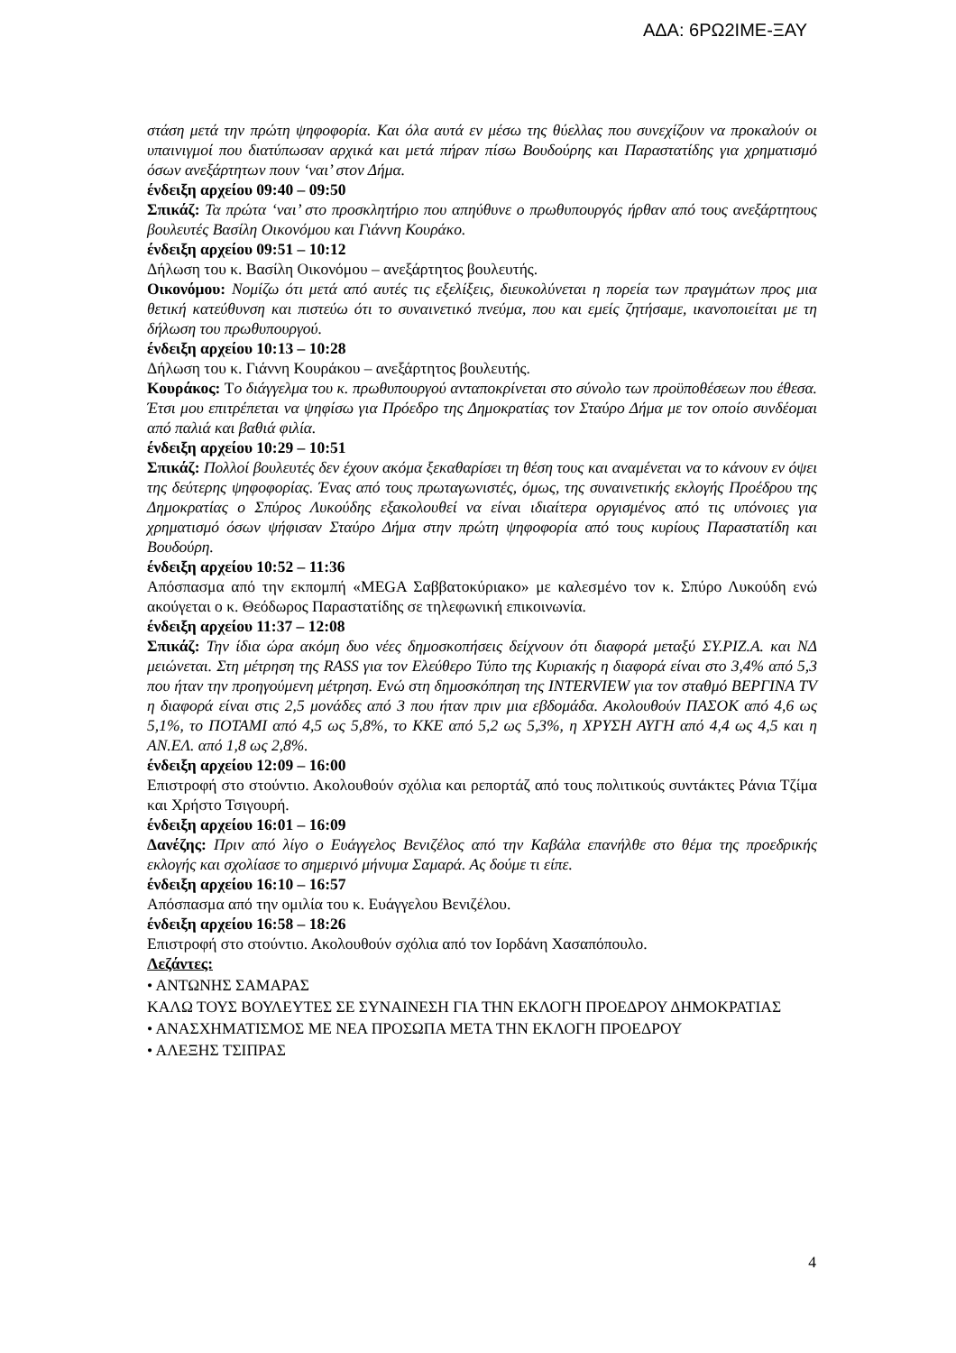ΑΔΑ: 6ΡΩ2ΙΜΕ-ΞΑΥ
στάση μετά την πρώτη ψηφοφορία. Και όλα αυτά εν μέσω της θύελλας που συνεχίζουν να προκαλούν οι υπαινιγμοί που διατύπωσαν αρχικά και μετά πήραν πίσω Βουδούρης και Παραστατίδης για χρηματισμό όσων ανεξάρτητων πουν ‘ναι’ στον Δήμα.
ένδειξη αρχείου 09:40 – 09:50
Σπικάζ: Τα πρώτα ‘ναι’ στο προσκλητήριο που απηύθυνε ο πρωθυπουργός ήρθαν από τους ανεξάρτητους βουλευτές Βασίλη Οικονόμου και Γιάννη Κουράκο.
ένδειξη αρχείου 09:51 – 10:12
Δήλωση του κ. Βασίλη Οικονόμου – ανεξάρτητος βουλευτής.
Οικονόμου: Νομίζω ότι μετά από αυτές τις εξελίξεις, διευκολύνεται η πορεία των πραγμάτων προς μια θετική κατεύθυνση και πιστεύω ότι το συναινετικό πνεύμα, που και εμείς ζητήσαμε, ικανοποιείται με τη δήλωση του πρωθυπουργού.
ένδειξη αρχείου 10:13 – 10:28
Δήλωση του κ. Γιάννη Κουράκου – ανεξάρτητος βουλευτής.
Κουράκος: Το διάγγελμα του κ. πρωθυπουργού ανταποκρίνεται στο σύνολο των προϋποθέσεων που έθεσα. Έτσι μου επιτρέπεται να ψηφίσω για Πρόεδρο της Δημοκρατίας τον Σταύρο Δήμα με τον οποίο συνδέομαι από παλιά και βαθιά φιλία.
ένδειξη αρχείου 10:29 – 10:51
Σπικάζ: Πολλοί βουλευτές δεν έχουν ακόμα ξεκαθαρίσει τη θέση τους και αναμένεται να το κάνουν εν όψει της δεύτερης ψηφοφορίας. Ένας από τους πρωταγωνιστές, όμως, της συναινετικής εκλογής Προέδρου της Δημοκρατίας ο Σπύρος Λυκούδης εξακολουθεί να είναι ιδιαίτερα οργισμένος από τις υπόνοιες για χρηματισμό όσων ψήφισαν Σταύρο Δήμα στην πρώτη ψηφοφορία από τους κυρίους Παραστατίδη και Βουδούρη.
ένδειξη αρχείου 10:52 – 11:36
Απόσπασμα από την εκπομπή «MEGA Σαββατοκύριακο» με καλεσμένο τον κ. Σπύρο Λυκούδη ενώ ακούγεται ο κ. Θεόδωρος Παραστατίδης σε τηλεφωνική επικοινωνία.
ένδειξη αρχείου 11:37 – 12:08
Σπικάζ: Την ίδια ώρα ακόμη δυο νέες δημοσκοπήσεις δείχνουν ότι διαφορά μεταξύ ΣΥ.ΡΙΖ.Α. και ΝΔ μειώνεται. Στη μέτρηση της RASS για τον Ελεύθερο Τύπο της Κυριακής η διαφορά είναι στο 3,4% από 5,3 που ήταν την προηγούμενη μέτρηση. Ενώ στη δημοσκόπηση της INTERVIEW για τον σταθμό ΒΕΡΓΙΝΑ TV η διαφορά είναι στις 2,5 μονάδες από 3 που ήταν πριν μια εβδομάδα. Ακολουθούν ΠΑΣΟΚ από 4,6 ως 5,1%, το ΠΟΤΑΜΙ από 4,5 ως 5,8%, το ΚΚΕ από 5,2 ως 5,3%, η ΧΡΥΣΗ ΑΥΓΗ από 4,4 ως 4,5 και η ΑΝ.ΕΛ. από 1,8 ως 2,8%.
ένδειξη αρχείου 12:09 – 16:00
Επιστροφή στο στούντιο. Ακολουθούν σχόλια και ρεπορτάζ από τους πολιτικούς συντάκτες Ράνια Τζίμα και Χρήστο Τσιγουρή.
ένδειξη αρχείου 16:01 – 16:09
Δανέζης: Πριν από λίγο ο Ευάγγελος Βενιζέλος από την Καβάλα επανήλθε στο θέμα της προεδρικής εκλογής και σχολίασε το σημερινό μήνυμα Σαμαρά. Ας δούμε τι είπε.
ένδειξη αρχείου 16:10 – 16:57
Απόσπασμα από την ομιλία του κ. Ευάγγελου Βενιζέλου.
ένδειξη αρχείου 16:58 – 18:26
Επιστροφή στο στούντιο. Ακολουθούν σχόλια από τον Ιορδάνη Χασαπόπουλο.
Λεζάντες:
• ΑΝΤΩΝΗΣ ΣΑΜΑΡΑΣ
ΚΑΛΩ ΤΟΥΣ ΒΟΥΛΕΥΤΕΣ ΣΕ ΣΥΝΑΙΝΕΣΗ ΓΙΑ ΤΗΝ ΕΚΛΟΓΗ ΠΡΟΕΔΡΟΥ ΔΗΜΟΚΡΑΤΙΑΣ
• ΑΝΑΣΧΗΜΑΤΙΣΜΟΣ ΜΕ ΝΕΑ ΠΡΟΣΩΠΑ ΜΕΤΑ ΤΗΝ ΕΚΛΟΓΗ ΠΡΟΕΔΡΟΥ
• ΑΛΕΞΗΣ ΤΣΙΠΡΑΣ
4